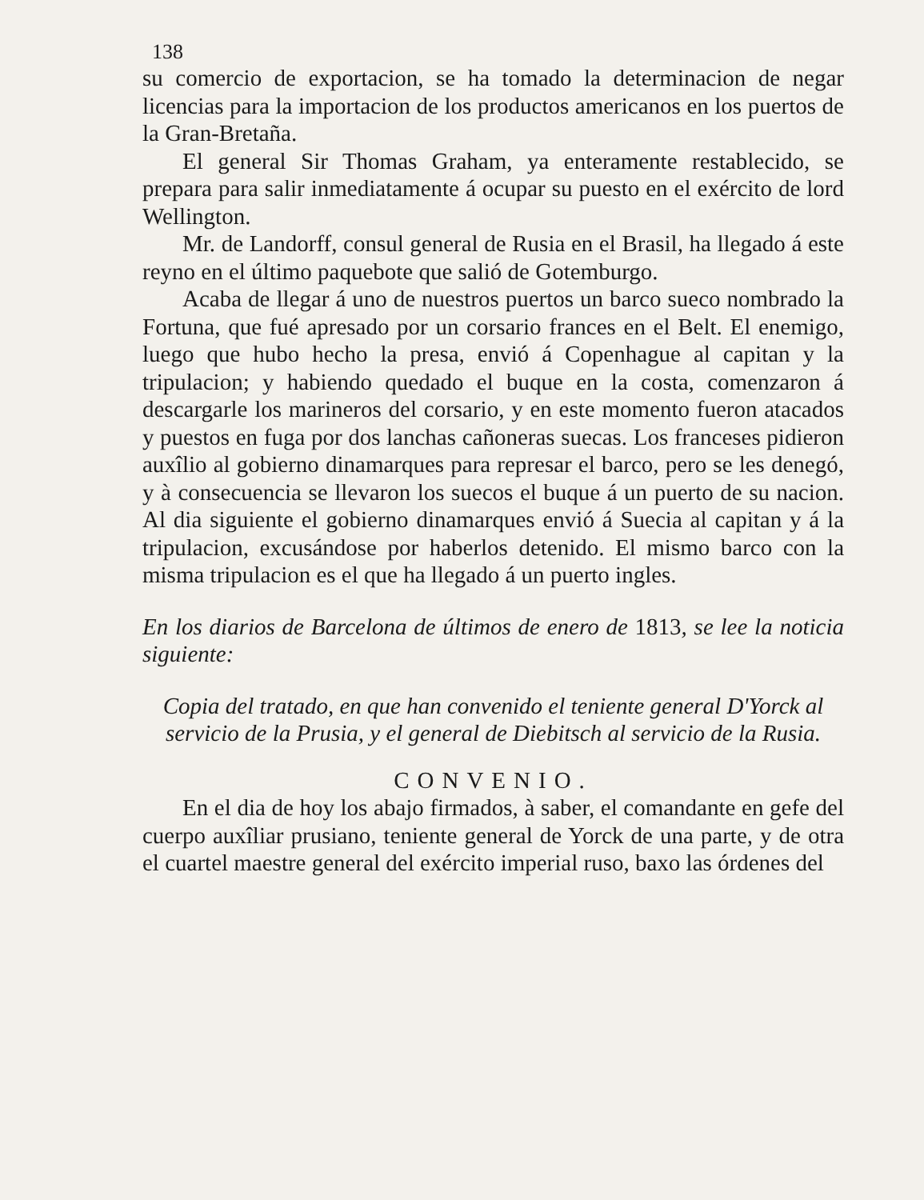138
su comercio de exportacion, se ha tomado la determinacion de negar licencias para la importacion de los productos americanos en los puertos de la Gran-Bretaña.
El general Sir Thomas Graham, ya enteramente restablecido, se prepara para salir inmediatamente á ocupar su puesto en el exército de lord Wellington.
Mr. de Landorff, consul general de Rusia en el Brasil, ha llegado á este reyno en el último paquebote que salió de Gotemburgo.
Acaba de llegar á uno de nuestros puertos un barco sueco nombrado la Fortuna, que fué apresado por un corsario frances en el Belt. El enemigo, luego que hubo hecho la presa, envió á Copenhague al capitan y la tripulacion; y habiendo quedado el buque en la costa, comenzaron á descargarle los marineros del corsario, y en este momento fueron atacados y puestos en fuga por dos lanchas cañoneras suecas. Los franceses pidieron auxîlio al gobierno dinamarques para represar el barco, pero se les denegó, y à consecuencia se llevaron los suecos el buque á un puerto de su nacion. Al dia siguiente el gobierno dinamarques envió á Suecia al capitan y á la tripulacion, excusándose por haberlos detenido. El mismo barco con la misma tripulacion es el que ha llegado á un puerto ingles.
En los diarios de Barcelona de últimos de enero de 1813, se lee la noticia siguiente:
Copia del tratado, en que han convenido el teniente general D'Yorck al servicio de la Prusia, y el general de Diebitsch al servicio de la Rusia.
CONVENIO.
En el dia de hoy los abajo firmados, à saber, el comandante en gefe del cuerpo auxîliar prusiano, teniente general de Yorck de una parte, y de otra el cuartel maestre general del exército imperial ruso, baxo las órdenes del